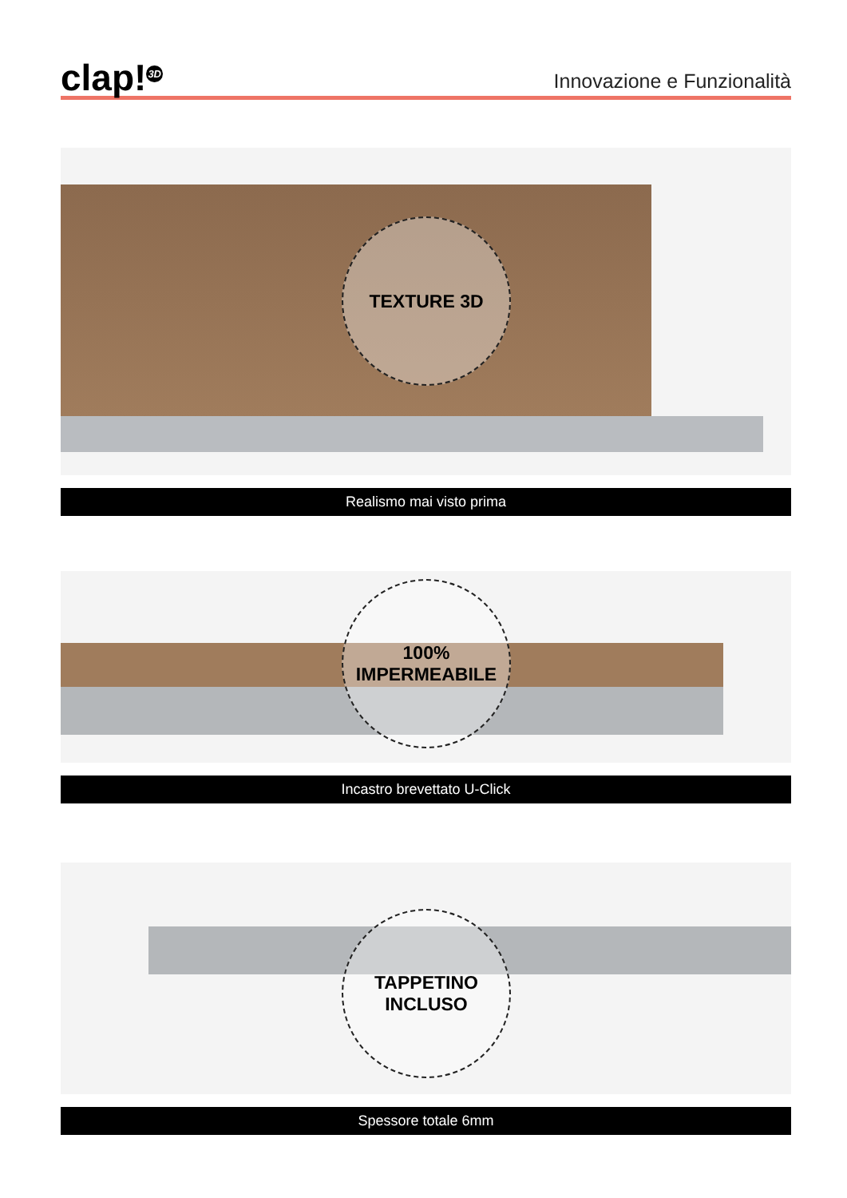clap!<sup>3D</sup>
Innovazione e Funzionalità
TEXTURE 3D
Realismo mai visto prima
100%
IMPERMEABILE
Incastro brevettato U-Click
TAPPETINO
INCLUSO
Spessore totale 6mm